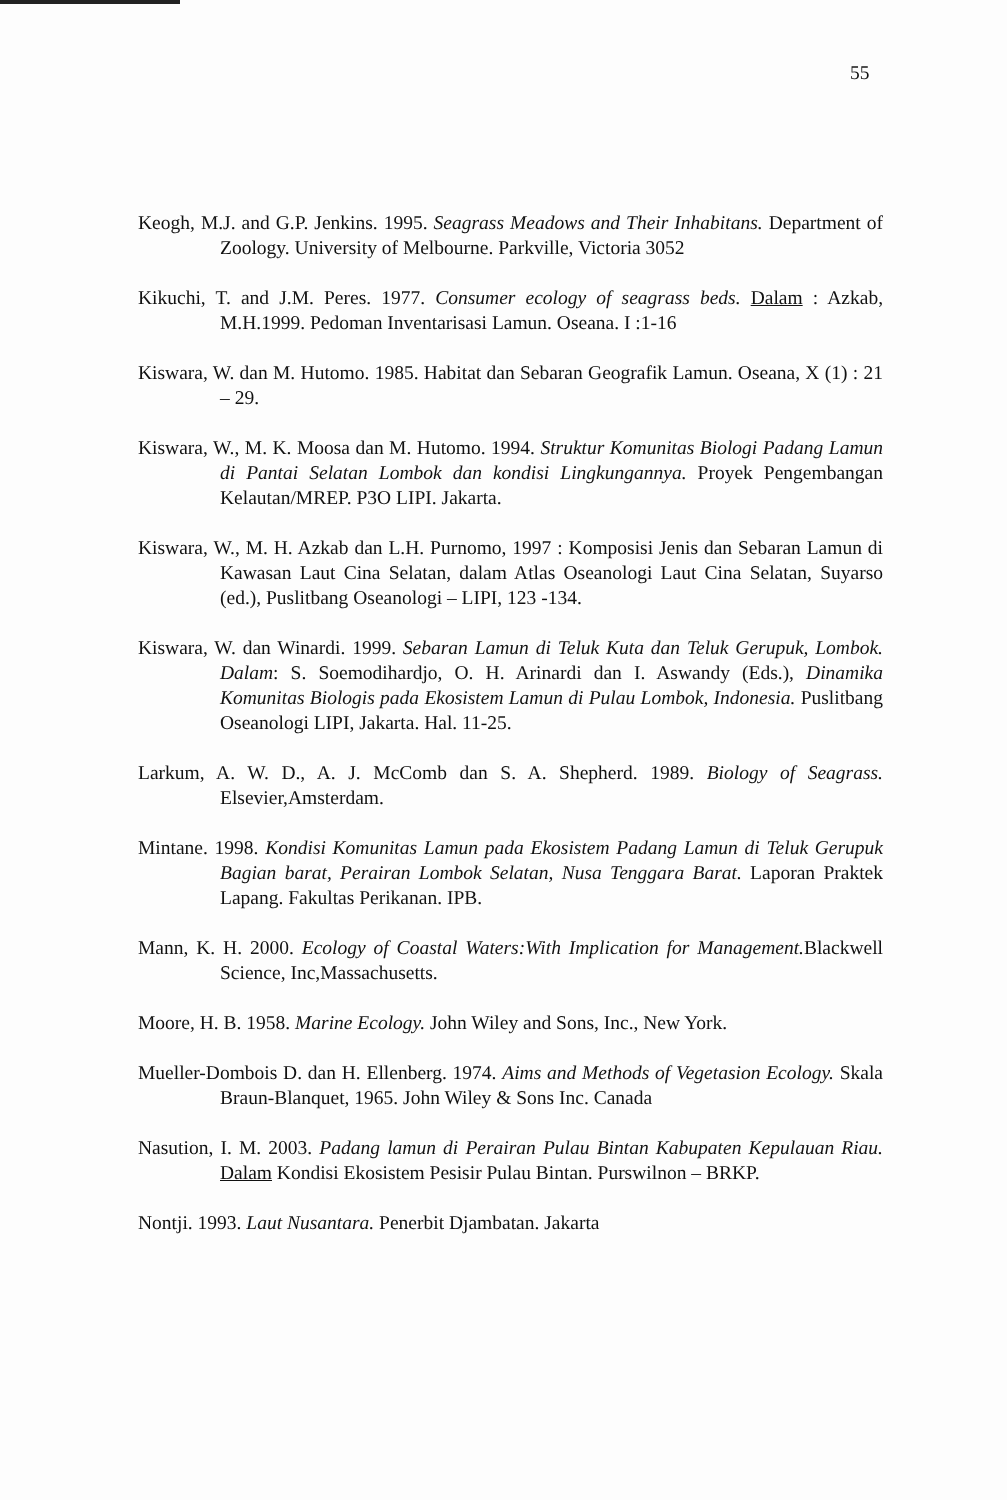55
Keogh, M.J. and G.P. Jenkins. 1995. Seagrass Meadows and Their Inhabitans. Department of Zoology. University of Melbourne. Parkville, Victoria 3052
Kikuchi, T. and J.M. Peres. 1977. Consumer ecology of seagrass beds. Dalam : Azkab, M.H.1999. Pedoman Inventarisasi Lamun. Oseana. I :1-16
Kiswara, W. dan M. Hutomo. 1985. Habitat dan Sebaran Geografik Lamun. Oseana, X (1) : 21 – 29.
Kiswara, W., M. K. Moosa dan M. Hutomo. 1994. Struktur Komunitas Biologi Padang Lamun di Pantai Selatan Lombok dan kondisi Lingkungannya. Proyek Pengembangan Kelautan/MREP. P3O LIPI. Jakarta.
Kiswara, W., M. H. Azkab dan L.H. Purnomo, 1997 : Komposisi Jenis dan Sebaran Lamun di Kawasan Laut Cina Selatan, dalam Atlas Oseanologi Laut Cina Selatan, Suyarso (ed.), Puslitbang Oseanologi – LIPI, 123 -134.
Kiswara, W. dan Winardi. 1999. Sebaran Lamun di Teluk Kuta dan Teluk Gerupuk, Lombok. Dalam: S. Soemodihardjo, O. H. Arinardi dan I. Aswandy (Eds.), Dinamika Komunitas Biologis pada Ekosistem Lamun di Pulau Lombok, Indonesia. Puslitbang Oseanologi LIPI, Jakarta. Hal. 11-25.
Larkum, A. W. D., A. J. McComb dan S. A. Shepherd. 1989. Biology of Seagrass. Elsevier,Amsterdam.
Mintane. 1998. Kondisi Komunitas Lamun pada Ekosistem Padang Lamun di Teluk Gerupuk Bagian barat, Perairan Lombok Selatan, Nusa Tenggara Barat. Laporan Praktek Lapang. Fakultas Perikanan. IPB.
Mann, K. H. 2000. Ecology of Coastal Waters:With Implication for Management. Blackwell Science, Inc,Massachusetts.
Moore, H. B. 1958. Marine Ecology. John Wiley and Sons, Inc., New York.
Mueller-Dombois D. dan H. Ellenberg. 1974. Aims and Methods of Vegetasion Ecology. Skala Braun-Blanquet, 1965. John Wiley & Sons Inc. Canada
Nasution, I. M. 2003. Padang lamun di Perairan Pulau Bintan Kabupaten Kepulauan Riau. Dalam Kondisi Ekosistem Pesisir Pulau Bintan. Purswilnon – BRKP.
Nontji. 1993. Laut Nusantara. Penerbit Djambatan. Jakarta